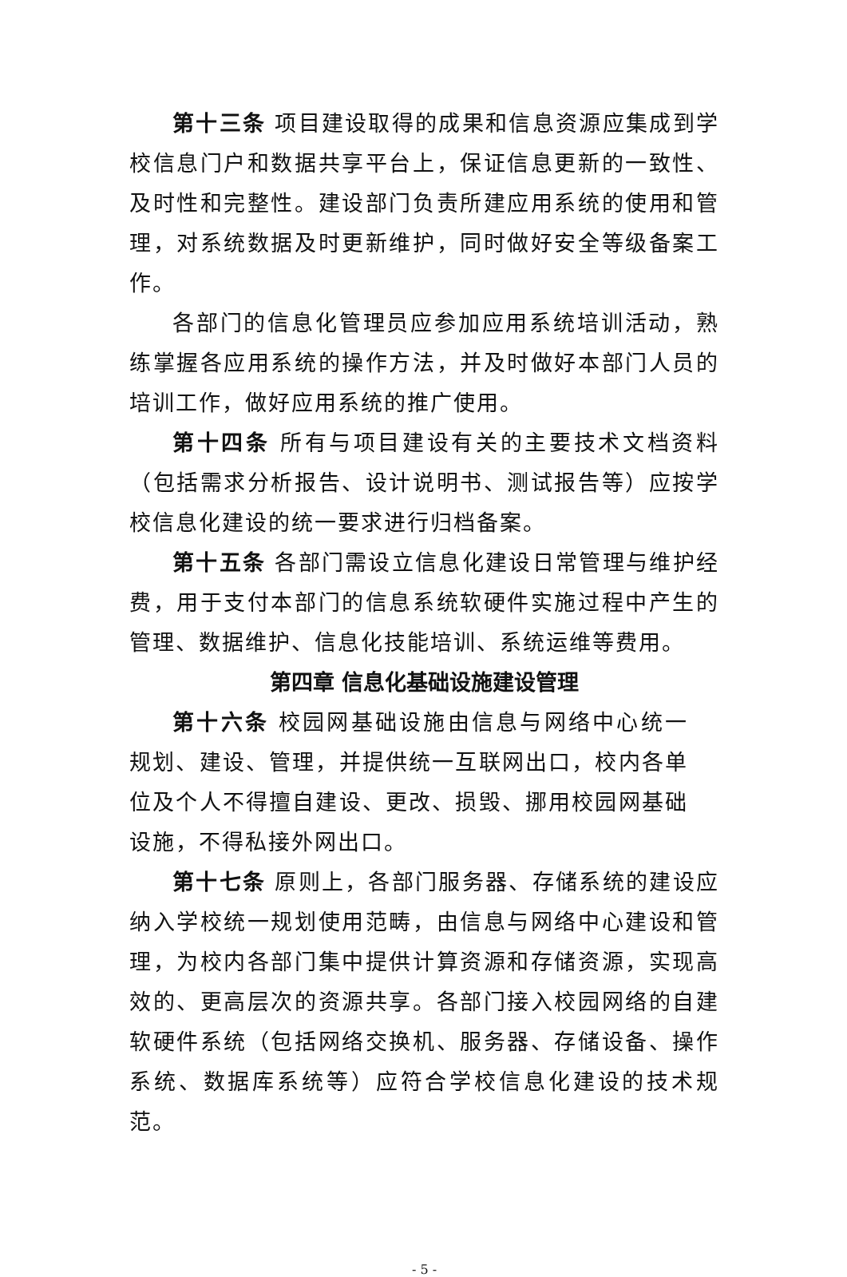第十三条 项目建设取得的成果和信息资源应集成到学校信息门户和数据共享平台上，保证信息更新的一致性、及时性和完整性。建设部门负责所建应用系统的使用和管理，对系统数据及时更新维护，同时做好安全等级备案工作。
各部门的信息化管理员应参加应用系统培训活动，熟练掌握各应用系统的操作方法，并及时做好本部门人员的培训工作，做好应用系统的推广使用。
第十四条 所有与项目建设有关的主要技术文档资料（包括需求分析报告、设计说明书、测试报告等）应按学校信息化建设的统一要求进行归档备案。
第十五条 各部门需设立信息化建设日常管理与维护经费，用于支付本部门的信息系统软硬件实施过程中产生的管理、数据维护、信息化技能培训、系统运维等费用。
第四章 信息化基础设施建设管理
第十六条 校园网基础设施由信息与网络中心统一规划、建设、管理，并提供统一互联网出口，校内各单位及个人不得擅自建设、更改、损毁、挪用校园网基础设施，不得私接外网出口。
第十七条 原则上，各部门服务器、存储系统的建设应纳入学校统一规划使用范畴，由信息与网络中心建设和管理，为校内各部门集中提供计算资源和存储资源，实现高效的、更高层次的资源共享。各部门接入校园网络的自建软硬件系统（包括网络交换机、服务器、存储设备、操作系统、数据库系统等）应符合学校信息化建设的技术规范。
- 5 -